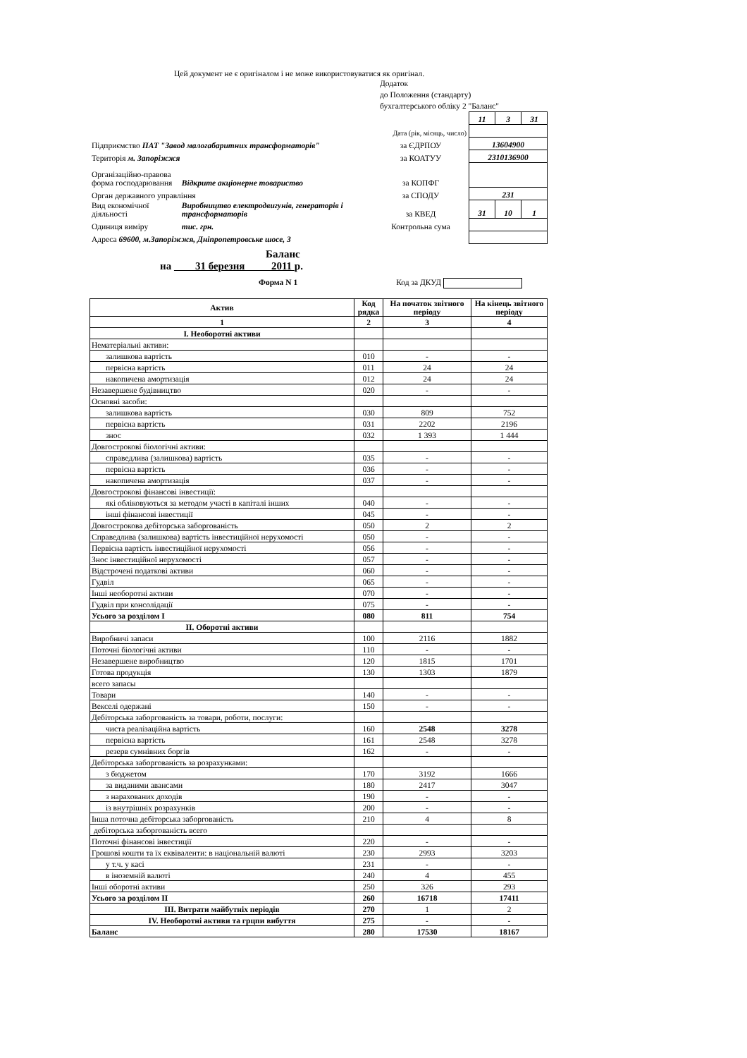Цей документ не є оригіналом і не може використовуватися як оригінал.
Додаток
до Положення (стандарту)
бухгалтерського обліку 2 "Баланс"
| | | | 11 | 3 | 31 |
| | | Дата (рік, місяць, число) | | | |
| Підприємство ПАТ "Завод малогабаритних трансформаторів" | | за ЄДРПОУ | 13604900 | | |
| Територія м. Запоріжжя | | за КОАТУУ | 2310136900 | | |
| Організаційно-правова форма господарювання | Відкрите акціонерне товариство | за КОПФГ | | | |
| Орган державного управління | | за СПОДУ | 231 | | |
| Вид економічної діяльності | Виробництво електродвигунів, генераторів і трансформаторів | за КВЕД | 31 | 10 | 1 |
| Одиниця виміру | тис. грн. | Контрольна сума | | | |
| Адреса 69600, м.Запоріжжя, Дніпропетровське шосе, 3 | | | | | |
Баланс
на 31 березня 2011 р.
Форма N 1 Код за ДКУД
| Актив | Код рядка | На початок звітного періоду | На кінець звітного періоду |
| --- | --- | --- | --- |
| 1 | 2 | 3 | 4 |
| I. Необоротні активи | | | |
| Нематеріальні активи: | | | |
| залишкова вартість | 010 | - | - |
| первісна вартість | 011 | 24 | 24 |
| накопичена амортизація | 012 | 24 | 24 |
| Незавершене будівництво | 020 | - | - |
| Основні засоби: | | | |
| залишкова вартість | 030 | 809 | 752 |
| первісна вартість | 031 | 2202 | 2196 |
| знос | 032 | 1 393 | 1 444 |
| Довгострокові біологічні активи: | | | |
| справедлива (залишкова) вартість | 035 | - | - |
| первісна вартість | 036 | - | - |
| накопичена амортизація | 037 | - | - |
| Довгострокові фінансові інвестиції: | | | |
| які обліковуються за методом участі в капіталі інших | 040 | - | - |
| інші фінансові інвестиції | 045 | - | - |
| Довгострокова дебіторська заборгованість | 050 | 2 | 2 |
| Справедлива (залишкова) вартість інвестиційної нерухомості | 050 | - | - |
| Первісна вартість інвестиційної нерухомості | 056 | - | - |
| Знос інвестиційної нерухомості | 057 | - | - |
| Відстрочені податкові активи | 060 | - | - |
| Гудвіл | 065 | - | - |
| Інші необоротні активи | 070 | - | - |
| Гудвіл при консолідації | 075 | - | - |
| Усього за розділом I | 080 | 811 | 754 |
| II. Оборотні активи | | | |
| Виробничі запаси | 100 | 2116 | 1882 |
| Поточні біологічні активи | 110 | - | - |
| Незавершене виробництво | 120 | 1815 | 1701 |
| Готова продукція | 130 | 1303 | 1879 |
| всего запасы | | | |
| Товари | 140 | - | - |
| Векселі одержані | 150 | - | - |
| Дебіторська заборгованість за товари, роботи, послуги: | | | |
| чиста реалізаційна вартість | 160 | 2548 | 3278 |
| первісна вартість | 161 | 2548 | 3278 |
| резерв сумнівних боргів | 162 | - | - |
| Дебіторська заборгованість за розрахунками: | | | |
| з бюджетом | 170 | 3192 | 1666 |
| за виданими авансами | 180 | 2417 | 3047 |
| з нарахованих доходів | 190 | - | - |
| із внутрішніх розрахунків | 200 | - | - |
| Інша поточна дебіторська заборгованість | 210 | 4 | 8 |
| дебіторська заборгованість всего | | | |
| Поточні фінансові інвестиції | 220 | - | - |
| Грошові кошти та їх еквіваленти: в національній валюті | 230 | 2993 | 3203 |
| у т.ч. у касі | 231 | - | - |
| в іноземній валюті | 240 | 4 | 455 |
| Інші оборотні активи | 250 | 326 | 293 |
| Усього за розділом II | 260 | 16718 | 17411 |
| III. Витрати майбутніх періодів | 270 | 1 | 2 |
| IV. Необоротні активи та грцпи вибуття | 275 | - | - |
| Баланс | 280 | 17530 | 18167 |